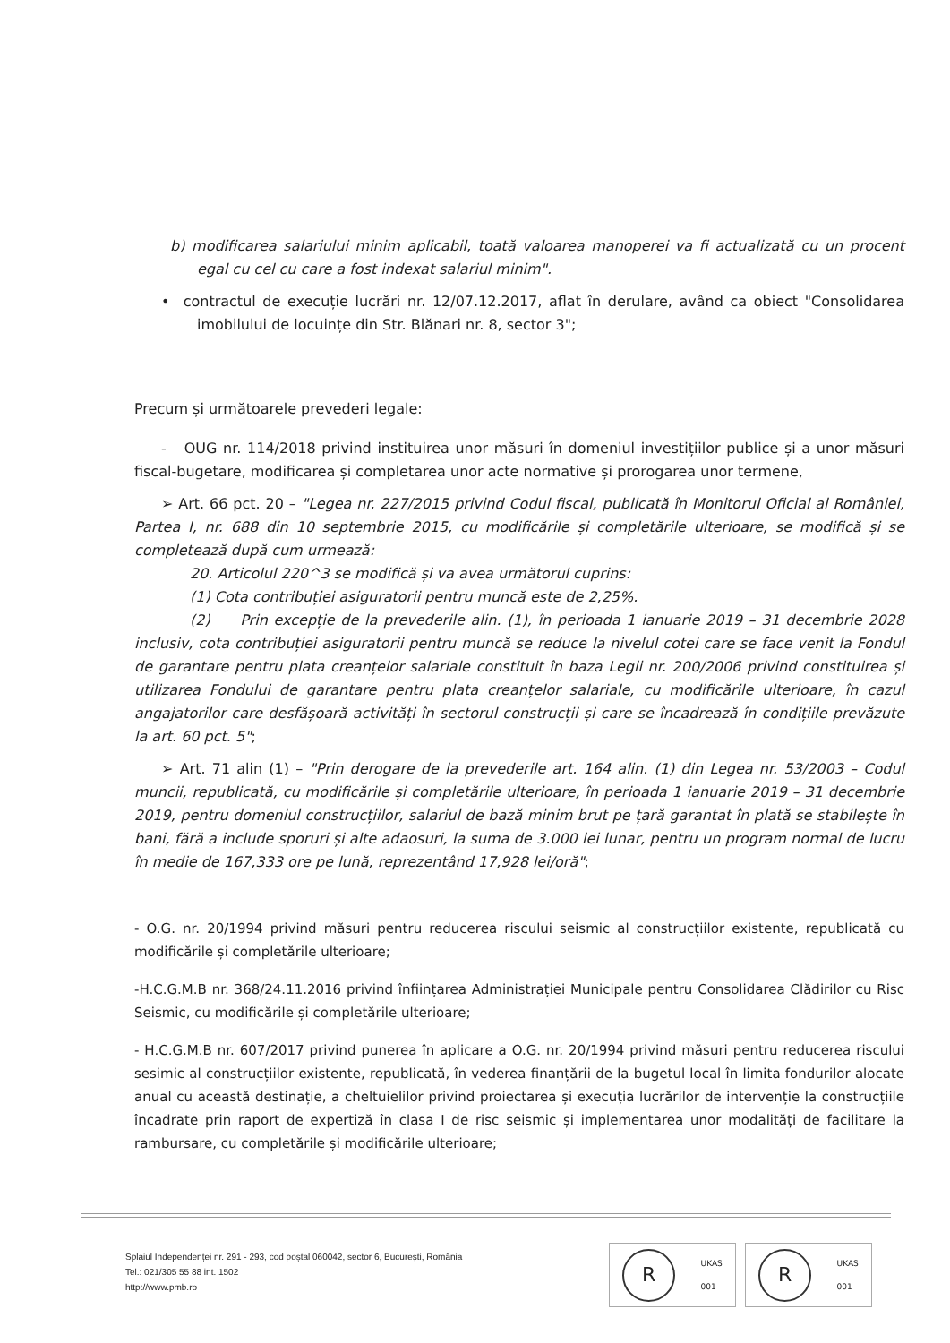b) modificarea salariului minim aplicabil, toată valoarea manoperei va fi actualizată cu un procent egal cu cel cu care a fost indexat salariul minim".
• contractul de execuție lucrări nr. 12/07.12.2017, aflat în derulare, având ca obiect "Consolidarea imobilului de locuințe din Str. Blănari nr. 8, sector 3";
Precum și următoarele prevederi legale:
- OUG nr. 114/2018 privind instituirea unor măsuri în domeniul investițiilor publice și a unor măsuri fiscal-bugetare, modificarea și completarea unor acte normative și prorogarea unor termene,
➢ Art. 66 pct. 20 – "Legea nr. 227/2015 privind Codul fiscal, publicată în Monitorul Oficial al României, Partea I, nr. 688 din 10 septembrie 2015, cu modificările și completările ulterioare, se modifică și se completează după cum urmează:
20. Articolul 220^3 se modifică și va avea următorul cuprins:
(1) Cota contribuției asiguratorii pentru muncă este de 2,25%.
(2) Prin excepție de la prevederile alin. (1), în perioada 1 ianuarie 2019 – 31 decembrie 2028 inclusiv, cota contribuției asiguratorii pentru muncă se reduce la nivelul cotei care se face venit la Fondul de garantare pentru plata creanțelor salariale constituit în baza Legii nr. 200/2006 privind constituirea și utilizarea Fondului de garantare pentru plata creanțelor salariale, cu modificările ulterioare, în cazul angajatorilor care desfășoară activități în sectorul construcții și care se încadrează în condițiile prevăzute la art. 60 pct. 5";
➢ Art. 71 alin (1) – "Prin derogare de la prevederile art. 164 alin. (1) din Legea nr. 53/2003 – Codul muncii, republicată, cu modificările și completările ulterioare, în perioada 1 ianuarie 2019 – 31 decembrie 2019, pentru domeniul construcțiilor, salariul de bază minim brut pe țară garantat în plată se stabilește în bani, fără a include sporuri și alte adaosuri, la suma de 3.000 lei lunar, pentru un program normal de lucru în medie de 167,333 ore pe lună, reprezentând 17,928 lei/oră";
- O.G. nr. 20/1994 privind măsuri pentru reducerea riscului seismic al construcțiilor existente, republicată cu modificările și completările ulterioare;
-H.C.G.M.B nr. 368/24.11.2016 privind înființarea Administrației Municipale pentru Consolidarea Clădirilor cu Risc Seismic, cu modificările și completările ulterioare;
- H.C.G.M.B nr. 607/2017 privind punerea în aplicare a O.G. nr. 20/1994 privind măsuri pentru reducerea riscului sesimic al construcțiilor existente, republicată, în vederea finanțării de la bugetul local în limita fondurilor alocate anual cu această destinație, a cheltuielilor privind proiectarea și execuția lucrărilor de intervenție la construcțiile încadrate prin raport de expertiză în clasa I de risc seismic și implementarea unor modalități de facilitare la rambursare, cu completările și modificările ulterioare;
Splaiul Independenței nr. 291 - 293, cod poștal 060042, sector 6, București, România
Tel.: 021/305 55 88 int. 1502
http://www.pmb.ro
R
UKAS
001
R
UKAS
001